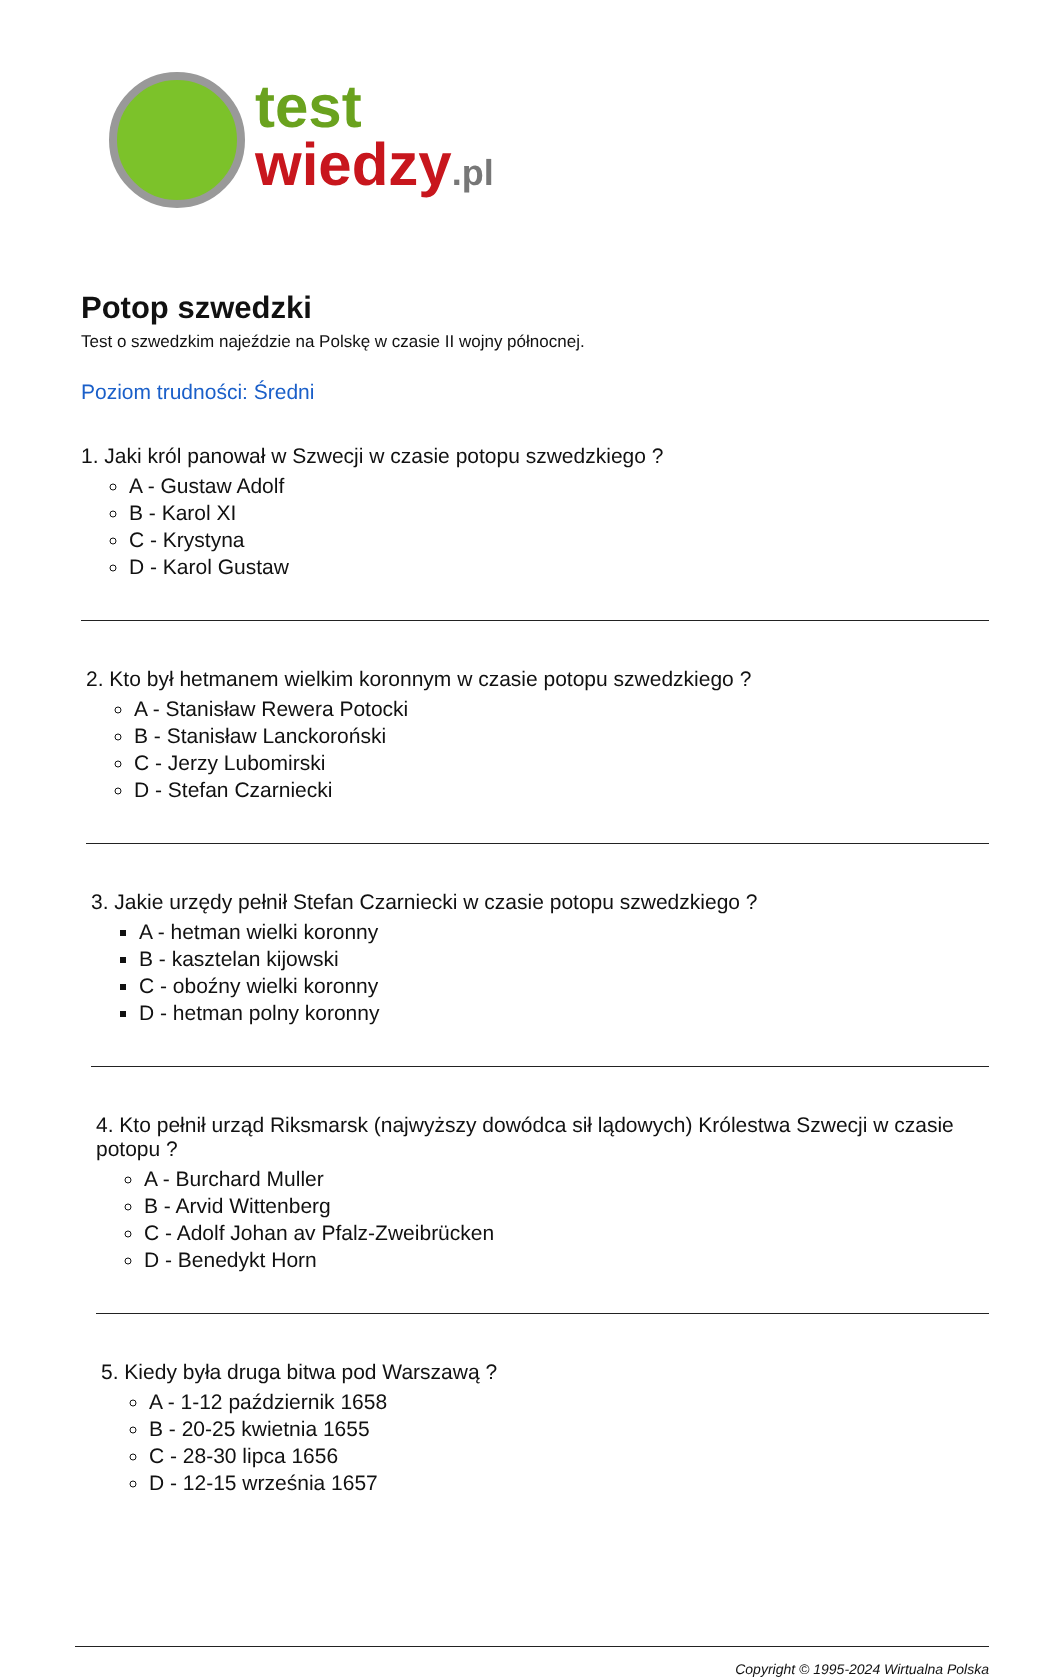test
wiedzy.pl
Potop szwedzki
Test o szwedzkim najeździe na Polskę w czasie II wojny północnej.
Poziom trudności: Średni
1. Jaki król panował w Szwecji w czasie potopu szwedzkiego ?
A - Gustaw Adolf
B - Karol XI
C - Krystyna
D - Karol Gustaw
2. Kto był hetmanem wielkim koronnym w czasie potopu szwedzkiego ?
A - Stanisław Rewera Potocki
B - Stanisław Lanckoroński
C - Jerzy Lubomirski
D - Stefan Czarniecki
3. Jakie urzędy pełnił Stefan Czarniecki w czasie potopu szwedzkiego ?
A - hetman wielki koronny
B - kasztelan kijowski
C - oboźny wielki koronny
D - hetman polny koronny
4. Kto pełnił urząd Riksmarsk (najwyższy dowódca sił lądowych) Królestwa Szwecji w czasie potopu ?
A - Burchard Muller
B - Arvid Wittenberg
C - Adolf Johan av Pfalz-Zweibrücken
D - Benedykt Horn
5. Kiedy była druga bitwa pod Warszawą ?
A - 1-12 październik 1658
B - 20-25 kwietnia 1655
C - 28-30 lipca 1656
D - 12-15 września 1657
Copyright © 1995-2024 Wirtualna Polska